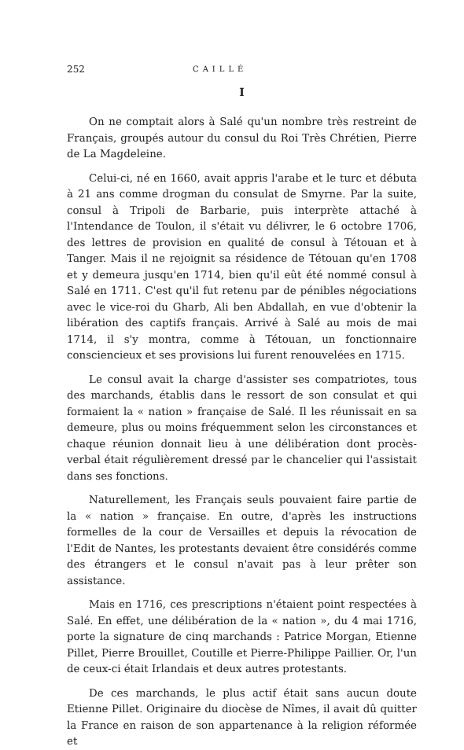252 CAILLÉ
I
On ne comptait alors à Salé qu'un nombre très restreint de Français, groupés autour du consul du Roi Très Chrétien, Pierre de La Magdeleine.
Celui-ci, né en 1660, avait appris l'arabe et le turc et débuta à 21 ans comme drogman du consulat de Smyrne. Par la suite, consul à Tripoli de Barbarie, puis interprète attaché à l'Intendance de Toulon, il s'était vu délivrer, le 6 octobre 1706, des lettres de provision en qualité de consul à Tétouan et à Tanger. Mais il ne rejoignit sa résidence de Tétouan qu'en 1708 et y demeura jusqu'en 1714, bien qu'il eût été nommé consul à Salé en 1711. C'est qu'il fut retenu par de pénibles négociations avec le vice-roi du Gharb, Ali ben Abdallah, en vue d'obtenir la libération des captifs français. Arrivé à Salé au mois de mai 1714, il s'y montra, comme à Tétouan, un fonctionnaire consciencieux et ses provisions lui furent renouvelées en 1715.
Le consul avait la charge d'assister ses compatriotes, tous des marchands, établis dans le ressort de son consulat et qui formaient la « nation » française de Salé. Il les réunissait en sa demeure, plus ou moins fréquemment selon les circonstances et chaque réunion donnait lieu à une délibération dont procès-verbal était régulièrement dressé par le chancelier qui l'assistait dans ses fonctions.
Naturellement, les Français seuls pouvaient faire partie de la « nation » française. En outre, d'après les instructions formelles de la cour de Versailles et depuis la révocation de l'Edit de Nantes, les protestants devaient être considérés comme des étrangers et le consul n'avait pas à leur prêter son assistance.
Mais en 1716, ces prescriptions n'étaient point respectées à Salé. En effet, une délibération de la « nation », du 4 mai 1716, porte la signature de cinq marchands : Patrice Morgan, Etienne Pillet, Pierre Brouillet, Coutille et Pierre-Philippe Paillier. Or, l'un de ceux-ci était Irlandais et deux autres protestants.
De ces marchands, le plus actif était sans aucun doute Etienne Pillet. Originaire du diocèse de Nîmes, il avait dû quitter la France en raison de son appartenance à la religion réformée et